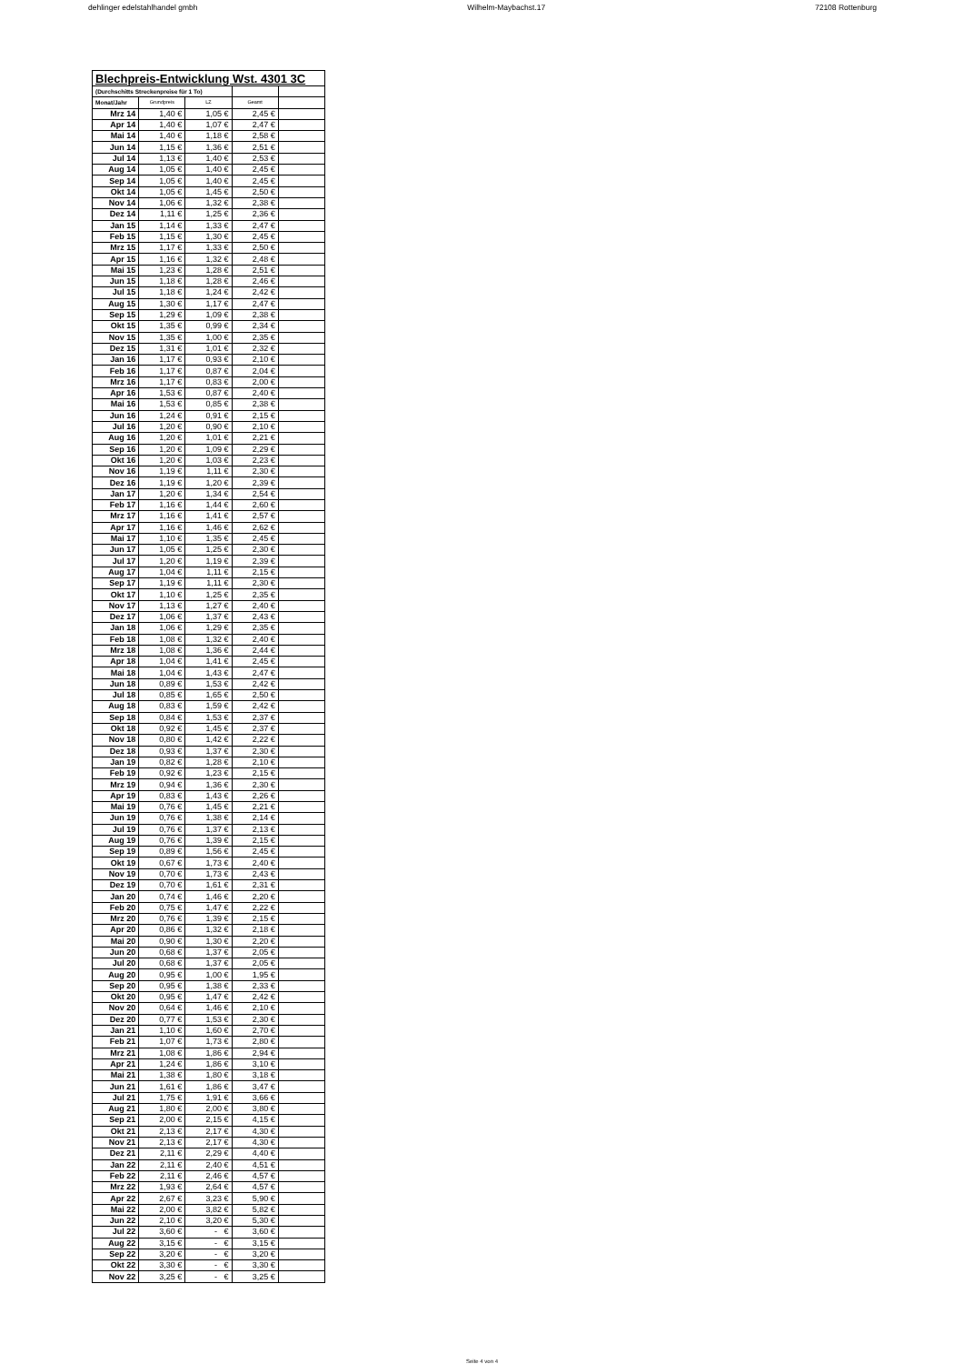dehlinger edelstahlhandel gmbh Wilhelm-Maybachst.17 72108 Rottenburg
| Blechpreis-Entwicklung Wst. 4301 3C | | | | |
| --- | --- | --- | --- | --- |
| (Durchschitts Streckenpreise für 1 To) | | | | |
| Monat/Jahr | Grundpreis | LZ | Geamt | |
| Mrz 14 | 1,40 € | 1,05 € | 2,45 € | |
| Apr 14 | 1,40 € | 1,07 € | 2,47 € | |
| Mai 14 | 1,40 € | 1,18 € | 2,58 € | |
| Jun 14 | 1,15 € | 1,36 € | 2,51 € | |
| Jul 14 | 1,13 € | 1,40 € | 2,53 € | |
| Aug 14 | 1,05 € | 1,40 € | 2,45 € | |
| Sep 14 | 1,05 € | 1,40 € | 2,45 € | |
| Okt 14 | 1,05 € | 1,45 € | 2,50 € | |
| Nov 14 | 1,06 € | 1,32 € | 2,38 € | |
| Dez 14 | 1,11 € | 1,25 € | 2,36 € | |
| Jan 15 | 1,14 € | 1,33 € | 2,47 € | |
| Feb 15 | 1,15 € | 1,30 € | 2,45 € | |
| Mrz 15 | 1,17 € | 1,33 € | 2,50 € | |
| Apr 15 | 1,16 € | 1,32 € | 2,48 € | |
| Mai 15 | 1,23 € | 1,28 € | 2,51 € | |
| Jun 15 | 1,18 € | 1,28 € | 2,46 € | |
| Jul 15 | 1,18 € | 1,24 € | 2,42 € | |
| Aug 15 | 1,30 € | 1,17 € | 2,47 € | |
| Sep 15 | 1,29 € | 1,09 € | 2,38 € | |
| Okt 15 | 1,35 € | 0,99 € | 2,34 € | |
| Nov 15 | 1,35 € | 1,00 € | 2,35 € | |
| Dez 15 | 1,31 € | 1,01 € | 2,32 € | |
| Jan 16 | 1,17 € | 0,93 € | 2,10 € | |
| Feb 16 | 1,17 € | 0,87 € | 2,04 € | |
| Mrz 16 | 1,17 € | 0,83 € | 2,00 € | |
| Apr 16 | 1,53 € | 0,87 € | 2,40 € | |
| Mai 16 | 1,53 € | 0,85 € | 2,38 € | |
| Jun 16 | 1,24 € | 0,91 € | 2,15 € | |
| Jul 16 | 1,20 € | 0,90 € | 2,10 € | |
| Aug 16 | 1,20 € | 1,01 € | 2,21 € | |
| Sep 16 | 1,20 € | 1,09 € | 2,29 € | |
| Okt 16 | 1,20 € | 1,03 € | 2,23 € | |
| Nov 16 | 1,19 € | 1,11 € | 2,30 € | |
| Dez 16 | 1,19 € | 1,20 € | 2,39 € | |
| Jan 17 | 1,20 € | 1,34 € | 2,54 € | |
| Feb 17 | 1,16 € | 1,44 € | 2,60 € | |
| Mrz 17 | 1,16 € | 1,41 € | 2,57 € | |
| Apr 17 | 1,16 € | 1,46 € | 2,62 € | |
| Mai 17 | 1,10 € | 1,35 € | 2,45 € | |
| Jun 17 | 1,05 € | 1,25 € | 2,30 € | |
| Jul 17 | 1,20 € | 1,19 € | 2,39 € | |
| Aug 17 | 1,04 € | 1,11 € | 2,15 € | |
| Sep 17 | 1,19 € | 1,11 € | 2,30 € | |
| Okt 17 | 1,10 € | 1,25 € | 2,35 € | |
| Nov 17 | 1,13 € | 1,27 € | 2,40 € | |
| Dez 17 | 1,06 € | 1,37 € | 2,43 € | |
| Jan 18 | 1,06 € | 1,29 € | 2,35 € | |
| Feb 18 | 1,08 € | 1,32 € | 2,40 € | |
| Mrz 18 | 1,08 € | 1,36 € | 2,44 € | |
| Apr 18 | 1,04 € | 1,41 € | 2,45 € | |
| Mai 18 | 1,04 € | 1,43 € | 2,47 € | |
| Jun 18 | 0,89 € | 1,53 € | 2,42 € | |
| Jul 18 | 0,85 € | 1,65 € | 2,50 € | |
| Aug 18 | 0,83 € | 1,59 € | 2,42 € | |
| Sep 18 | 0,84 € | 1,53 € | 2,37 € | |
| Okt 18 | 0,92 € | 1,45 € | 2,37 € | |
| Nov 18 | 0,80 € | 1,42 € | 2,22 € | |
| Dez 18 | 0,93 € | 1,37 € | 2,30 € | |
| Jan 19 | 0,82 € | 1,28 € | 2,10 € | |
| Feb 19 | 0,92 € | 1,23 € | 2,15 € | |
| Mrz 19 | 0,94 € | 1,36 € | 2,30 € | |
| Apr 19 | 0,83 € | 1,43 € | 2,26 € | |
| Mai 19 | 0,76 € | 1,45 € | 2,21 € | |
| Jun 19 | 0,76 € | 1,38 € | 2,14 € | |
| Jul 19 | 0,76 € | 1,37 € | 2,13 € | |
| Aug 19 | 0,76 € | 1,39 € | 2,15 € | |
| Sep 19 | 0,89 € | 1,56 € | 2,45 € | |
| Okt 19 | 0,67 € | 1,73 € | 2,40 € | |
| Nov 19 | 0,70 € | 1,73 € | 2,43 € | |
| Dez 19 | 0,70 € | 1,61 € | 2,31 € | |
| Jan 20 | 0,74 € | 1,46 € | 2,20 € | |
| Feb 20 | 0,75 € | 1,47 € | 2,22 € | |
| Mrz 20 | 0,76 € | 1,39 € | 2,15 € | |
| Apr 20 | 0,86 € | 1,32 € | 2,18 € | |
| Mai 20 | 0,90 € | 1,30 € | 2,20 € | |
| Jun 20 | 0,68 € | 1,37 € | 2,05 € | |
| Jul 20 | 0,68 € | 1,37 € | 2,05 € | |
| Aug 20 | 0,95 € | 1,00 € | 1,95 € | |
| Sep 20 | 0,95 € | 1,38 € | 2,33 € | |
| Okt 20 | 0,95 € | 1,47 € | 2,42 € | |
| Nov 20 | 0,64 € | 1,46 € | 2,10 € | |
| Dez 20 | 0,77 € | 1,53 € | 2,30 € | |
| Jan 21 | 1,10 € | 1,60 € | 2,70 € | |
| Feb 21 | 1,07 € | 1,73 € | 2,80 € | |
| Mrz 21 | 1,08 € | 1,86 € | 2,94 € | |
| Apr 21 | 1,24 € | 1,86 € | 3,10 € | |
| Mai 21 | 1,38 € | 1,80 € | 3,18 € | |
| Jun 21 | 1,61 € | 1,86 € | 3,47 € | |
| Jul 21 | 1,75 € | 1,91 € | 3,66 € | |
| Aug 21 | 1,80 € | 2,00 € | 3,80 € | |
| Sep 21 | 2,00 € | 2,15 € | 4,15 € | |
| Okt 21 | 2,13 € | 2,17 € | 4,30 € | |
| Nov 21 | 2,13 € | 2,17 € | 4,30 € | |
| Dez 21 | 2,11 € | 2,29 € | 4,40 € | |
| Jan 22 | 2,11 € | 2,40 € | 4,51 € | |
| Feb 22 | 2,11 € | 2,46 € | 4,57 € | |
| Mrz 22 | 1,93 € | 2,64 € | 4,57 € | |
| Apr 22 | 2,67 € | 3,23 € | 5,90 € | |
| Mai 22 | 2,00 € | 3,82 € | 5,82 € | |
| Jun 22 | 2,10 € | 3,20 € | 5,30 € | |
| Jul 22 | 3,60 € | - € | 3,60 € | |
| Aug 22 | 3,15 € | - € | 3,15 € | |
| Sep 22 | 3,20 € | - € | 3,20 € | |
| Okt 22 | 3,30 € | - € | 3,30 € | |
| Nov 22 | 3,25 € | - € | 3,25 € | |
Seite 4 von 4